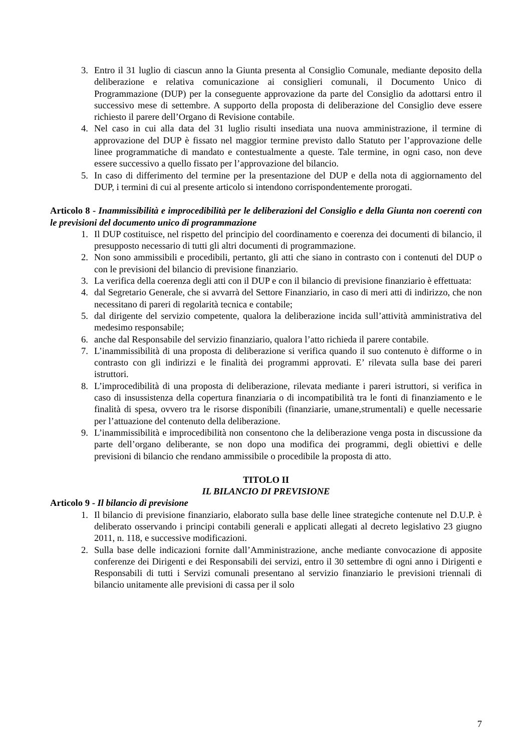3. Entro il 31 luglio di ciascun anno la Giunta presenta al Consiglio Comunale, mediante deposito della deliberazione e relativa comunicazione ai consiglieri comunali, il Documento Unico di Programmazione (DUP) per la conseguente approvazione da parte del Consiglio da adottarsi entro il successivo mese di settembre. A supporto della proposta di deliberazione del Consiglio deve essere richiesto il parere dell’Organo di Revisione contabile.
4. Nel caso in cui alla data del 31 luglio risulti insediata una nuova amministrazione, il termine di approvazione del DUP è fissato nel maggior termine previsto dallo Statuto per l’approvazione delle linee programmatiche di mandato e contestualmente a queste. Tale termine, in ogni caso, non deve essere successivo a quello fissato per l’approvazione del bilancio.
5. In caso di differimento del termine per la presentazione del DUP e della nota di aggiornamento del DUP, i termini di cui al presente articolo si intendono corrispondentemente prorogati.
Articolo 8 - Inammissibilità e improcedibilità per le deliberazioni del Consiglio e della Giunta non coerenti con le previsioni del documento unico di programmazione
1. Il DUP costituisce, nel rispetto del principio del coordinamento e coerenza dei documenti di bilancio, il presupposto necessario di tutti gli altri documenti di programmazione.
2. Non sono ammissibili e procedibili, pertanto, gli atti che siano in contrasto con i contenuti del DUP o con le previsioni del bilancio di previsione finanziario.
3. La verifica della coerenza degli atti con il DUP e con il bilancio di previsione finanziario è effettuata:
4. dal Segretario Generale, che si avvarrà del Settore Finanziario, in caso di meri atti di indirizzo, che non necessitano di pareri di regolarità tecnica e contabile;
5. dal dirigente del servizio competente, qualora la deliberazione incida sull’attività amministrativa del medesimo responsabile;
6. anche dal Responsabile del servizio finanziario, qualora l’atto richieda il parere contabile.
7. L’inammissibilità di una proposta di deliberazione si verifica quando il suo contenuto è difforme o in contrasto con gli indirizzi e le finalità dei programmi approvati. E’ rilevata sulla base dei pareri istruttori.
8. L’improcedibilità di una proposta di deliberazione, rilevata mediante i pareri istruttori, si verifica in caso di insussistenza della copertura finanziaria o di incompatibilità tra le fonti di finanziamento e le finalità di spesa, ovvero tra le risorse disponibili (finanziarie, umane,strumentali) e quelle necessarie per l’attuazione del contenuto della deliberazione.
9. L’inammissibilità e improcedibilità non consentono che la deliberazione venga posta in discussione da parte dell’organo deliberante, se non dopo una modifica dei programmi, degli obiettivi e delle previsioni di bilancio che rendano ammissibile o procedibile la proposta di atto.
TITOLO II
IL BILANCIO DI PREVISIONE
Articolo 9 - Il bilancio di previsione
1. Il bilancio di previsione finanziario, elaborato sulla base delle linee strategiche contenute nel D.U.P. è deliberato osservando i principi contabili generali e applicati allegati al decreto legislativo 23 giugno 2011, n. 118, e successive modificazioni.
2. Sulla base delle indicazioni fornite dall’Amministrazione, anche mediante convocazione di apposite conferenze dei Dirigenti e dei Responsabili dei servizi, entro il 30 settembre di ogni anno i Dirigenti e Responsabili di tutti i Servizi comunali presentano al servizio finanziario le previsioni triennali di bilancio unitamente alle previsioni di cassa per il solo
7